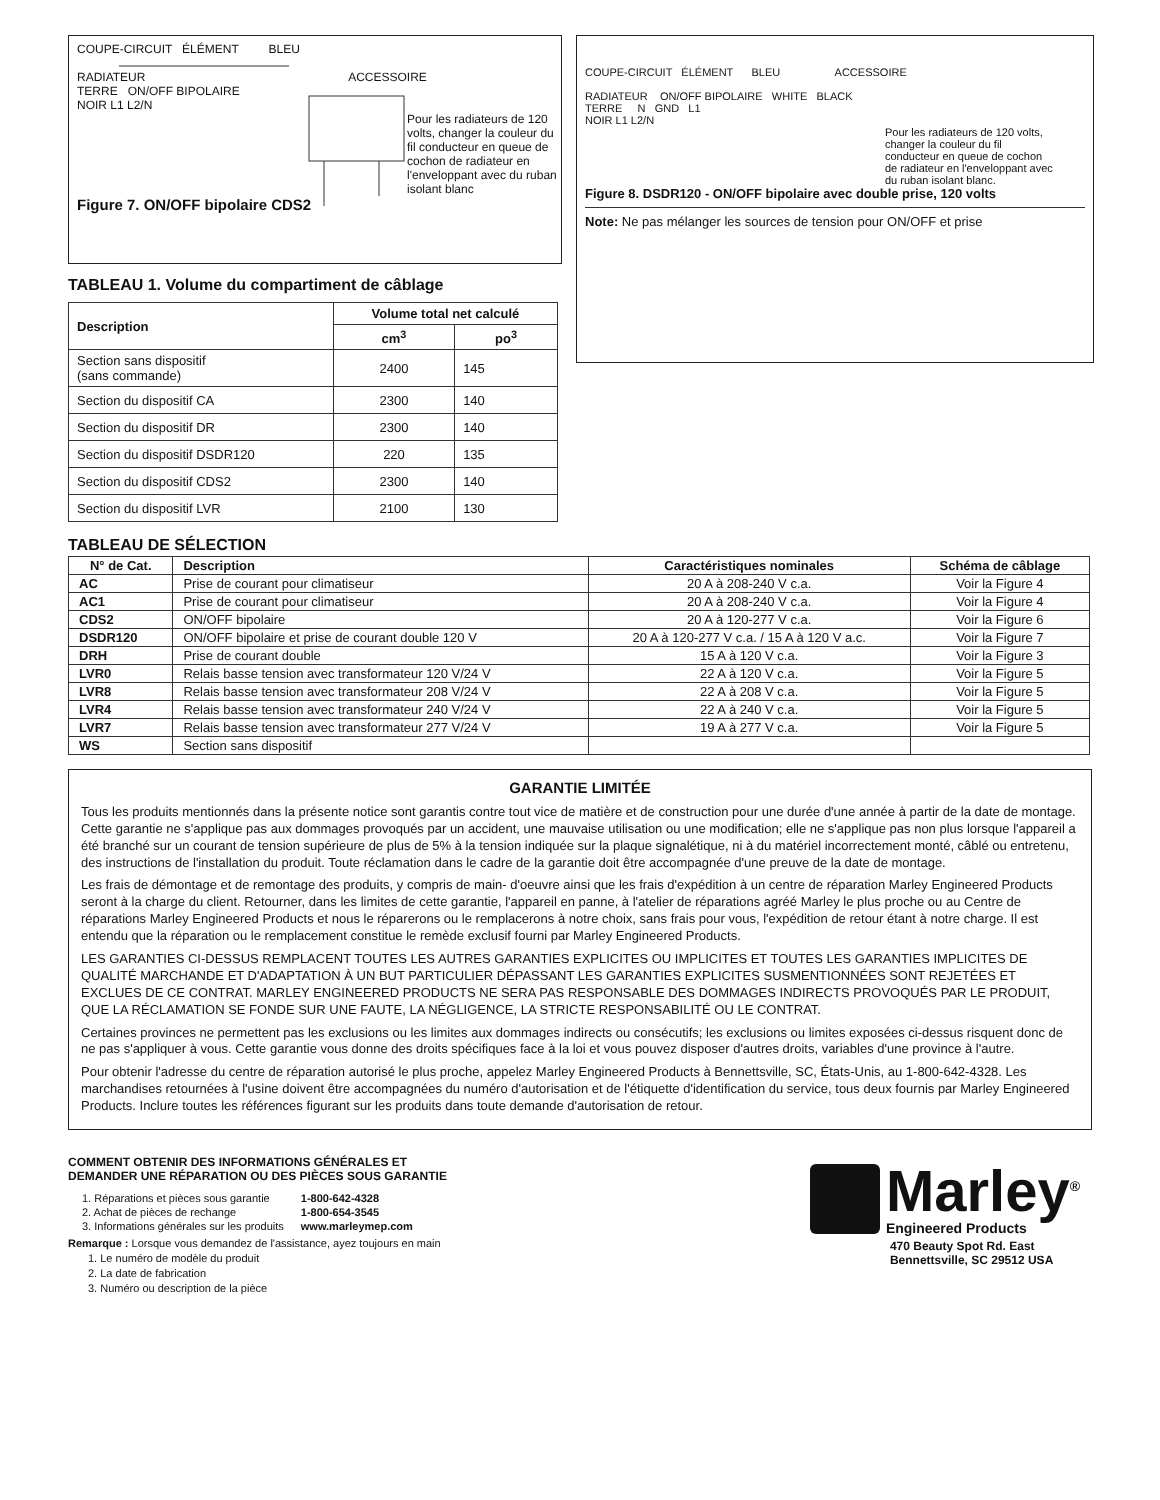COUPE-CIRCUIT ÉLÉMENT BLEU
RADIATEUR ACCESSOIRE
TERRE ON/OFF BIPOLAIRE
NOIR L1 L2/N
Pour les radiateurs de 120 volts, changer la couleur du fil conducteur en queue de cochon de radiateur en l'enveloppant avec du ruban isolant blanc
Figure 7. ON/OFF bipolaire CDS2
TABLEAU 1. Volume du compartiment de câblage
| Description | Volume total net calculé | |
| --- | --- | --- |
| | cm<sup>3</sup> | po<sup>3</sup> |
| Section sans dispositif (sans commande) | 2400 | 145 |
| Section du dispositif CA | 2300 | 140 |
| Section du dispositif DR | 2300 | 140 |
| Section du dispositif DSDR120 | 220 | 135 |
| Section du dispositif CDS2 | 2300 | 140 |
| Section du dispositif LVR | 2100 | 130 |
COUPE-CIRCUIT ÉLÉMENT BLEU ACCESSOIRE
RADIATEUR ON/OFF BIPOLAIRE WHITE BLACK
TERRE N GND L1
NOIR L1 L2/N
Pour les radiateurs de 120 volts, changer la couleur du fil conducteur en queue de cochon de radiateur en l'enveloppant avec du ruban isolant blanc.
Figure 8. DSDR120 - ON/OFF bipolaire avec double prise, 120 volts
Note: Ne pas mélanger les sources de tension pour ON/OFF et prise
TABLEAU DE SÉLECTION
| N° de Cat. | Description | Caractéristiques nominales | Schéma de câblage |
| --- | --- | --- | --- |
| AC | Prise de courant pour climatiseur | 20 A à 208-240 V c.a. | Voir la Figure 4 |
| AC1 | Prise de courant pour climatiseur | 20 A à 208-240 V c.a. | Voir la Figure 4 |
| CDS2 | ON/OFF bipolaire | 20 A à 120-277 V c.a. | Voir la Figure 6 |
| DSDR120 | ON/OFF bipolaire et prise de courant double 120 V | 20 A à 120-277 V c.a. / 15 A à 120 V a.c. | Voir la Figure 7 |
| DRH | Prise de courant double | 15 A à 120 V c.a. | Voir la Figure 3 |
| LVR0 | Relais basse tension avec transformateur 120 V/24 V | 22 A à 120 V c.a. | Voir la Figure 5 |
| LVR8 | Relais basse tension avec transformateur 208 V/24 V | 22 A à 208 V c.a. | Voir la Figure 5 |
| LVR4 | Relais basse tension avec transformateur 240 V/24 V | 22 A à 240 V c.a. | Voir la Figure 5 |
| LVR7 | Relais basse tension avec transformateur 277 V/24 V | 19 A à 277 V c.a. | Voir la Figure 5 |
| WS | Section sans dispositif | | |
GARANTIE LIMITÉE
Tous les produits mentionnés dans la présente notice sont garantis contre tout vice de matière et de construction pour une durée d'une année à partir de la date de montage. Cette garantie ne s'applique pas aux dommages provoqués par un accident, une mauvaise utilisation ou une modification; elle ne s'applique pas non plus lorsque l'appareil a été branché sur un courant de tension supérieure de plus de 5% à la tension indiquée sur la plaque signalétique, ni à du matériel incorrectement monté, câblé ou entretenu, des instructions de l'installation du produit. Toute réclamation dans le cadre de la garantie doit être accompagnée d'une preuve de la date de montage.
Les frais de démontage et de remontage des produits, y compris de main- d'oeuvre ainsi que les frais d'expédition à un centre de réparation Marley Engineered Products seront à la charge du client. Retourner, dans les limites de cette garantie, l'appareil en panne, à l'atelier de réparations agréé Marley le plus proche ou au Centre de réparations Marley Engineered Products et nous le réparerons ou le remplacerons à notre choix, sans frais pour vous, l'expédition de retour étant à notre charge. Il est entendu que la réparation ou le remplacement constitue le remède exclusif fourni par Marley Engineered Products.
LES GARANTIES CI-DESSUS REMPLACENT TOUTES LES AUTRES GARANTIES EXPLICITES OU IMPLICITES ET TOUTES LES GARANTIES IMPLICITES DE QUALITÉ MARCHANDE ET D'ADAPTATION À UN BUT PARTICULIER DÉPASSANT LES GARANTIES EXPLICITES SUSMENTIONNÉES SONT REJETÉES ET EXCLUES DE CE CONTRAT. MARLEY ENGINEERED PRODUCTS NE SERA PAS RESPONSABLE DES DOMMAGES INDIRECTS PROVOQUÉS PAR LE PRODUIT, QUE LA RÉCLAMATION SE FONDE SUR UNE FAUTE, LA NÉGLIGENCE, LA STRICTE RESPONSABILITÉ OU LE CONTRAT.
Certaines provinces ne permettent pas les exclusions ou les limites aux dommages indirects ou consécutifs; les exclusions ou limites exposées ci-dessus risquent donc de ne pas s'appliquer à vous. Cette garantie vous donne des droits spécifiques face à la loi et vous pouvez disposer d'autres droits, variables d'une province à l'autre.
Pour obtenir l'adresse du centre de réparation autorisé le plus proche, appelez Marley Engineered Products à Bennettsville, SC, États-Unis, au 1-800-642-4328. Les marchandises retournées à l'usine doivent être accompagnées du numéro d'autorisation et de l'étiquette d'identification du service, tous deux fournis par Marley Engineered Products. Inclure toutes les références figurant sur les produits dans toute demande d'autorisation de retour.
COMMENT OBTENIR DES INFORMATIONS GÉNÉRALES ET
DEMANDER UNE RÉPARATION OU DES PIÈCES SOUS GARANTIE
| 1. Réparations et pièces sous garantie | 1-800-642-4328 |
| 2. Achat de pièces de rechange | 1-800-654-3545 |
| 3. Informations générales sur les produits | www.marleymep.com |
Remarque : Lorsque vous demandez de l'assistance, ayez toujours en main
1. Le numéro de modèle du produit
2. La date de fabrication
3. Numéro ou description de la pièce
Marley<sup>®</sup>
Engineered Products
470 Beauty Spot Rd. East
Bennettsville, SC 29512 USA